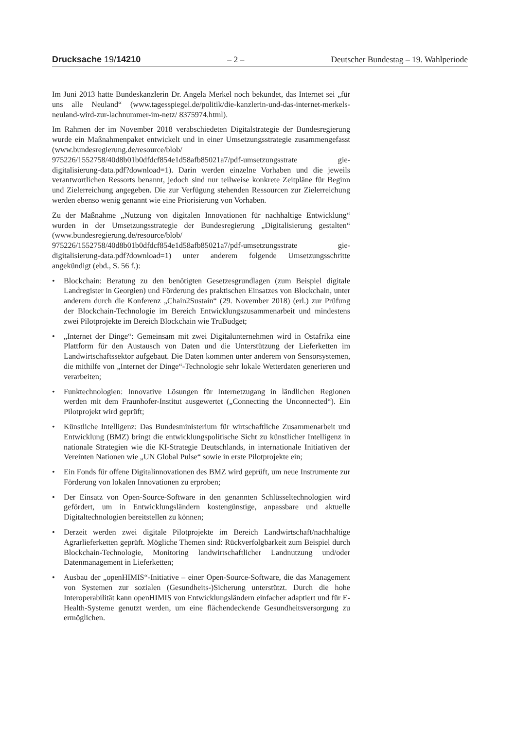Drucksache 19/14210 – 2 – Deutscher Bundestag – 19. Wahlperiode
Im Juni 2013 hatte Bundeskanzlerin Dr. Angela Merkel noch bekundet, das Internet sei „für uns alle Neuland“ (www.tagesspiegel.de/politik/die-kanzlerin-und-das-internet-merkels-neuland-wird-zur-lachnummer-im-netz/ 8375974.html).
Im Rahmen der im November 2018 verabschiedeten Digitalstrategie der Bundesregierung wurde ein Maßnahmenpaket entwickelt und in einer Umsetzungsstrategie zusammengefasst (www.bundesregierung.de/resource/blob/ 975226/1552758/40d8b01b0dfdcf854e1d58afb85021a7/pdf-umsetzungsstrate gie-digitalisierung-data.pdf?download=1). Darin werden einzelne Vorhaben und die jeweils verantwortlichen Ressorts benannt, jedoch sind nur teilweise konkrete Zeitpläne für Beginn und Zielerreichung angegeben. Die zur Verfügung stehenden Ressourcen zur Zielerreichung werden ebenso wenig genannt wie eine Priorisierung von Vorhaben.
Zu der Maßnahme „Nutzung von digitalen Innovationen für nachhaltige Entwicklung“ wurden in der Umsetzungsstrategie der Bundesregierung „Digitalisierung gestalten“ (www.bundesregierung.de/resource/blob/ 975226/1552758/40d8b01b0dfdcf854e1d58afb85021a7/pdf-umsetzungsstrate gie-digitalisierung-data.pdf?download=1) unter anderem folgende Umsetzungsschritte angekündigt (ebd., S. 56 f.):
• Blockchain: Beratung zu den benötigten Gesetzesgrundlagen (zum Beispiel digitale Landregister in Georgien) und Förderung des praktischen Einsatzes von Blockchain, unter anderem durch die Konferenz „Chain2Sustain“ (29. November 2018) (erl.) zur Prüfung der Blockchain-Technologie im Bereich Entwicklungszusammenarbeit und mindestens zwei Pilotprojekte im Bereich Blockchain wie TruBudget;
• „Internet der Dinge“: Gemeinsam mit zwei Digitalunternehmen wird in Ostafrika eine Plattform für den Austausch von Daten und die Unterstützung der Lieferketten im Landwirtschaftssektor aufgebaut. Die Daten kommen unter anderem von Sensorsystemen, die mithilfe von „Internet der Dinge“-Technologie sehr lokale Wetterdaten generieren und verarbeiten;
• Funktechnologien: Innovative Lösungen für Internetzugang in ländlichen Regionen werden mit dem Fraunhofer-Institut ausgewertet („Connecting the Unconnected“). Ein Pilotprojekt wird geprüft;
• Künstliche Intelligenz: Das Bundesministerium für wirtschaftliche Zusammenarbeit und Entwicklung (BMZ) bringt die entwicklungspolitische Sicht zu künstlicher Intelligenz in nationale Strategien wie die KI-Strategie Deutschlands, in internationale Initiativen der Vereinten Nationen wie „UN Global Pulse“ sowie in erste Pilotprojekte ein;
• Ein Fonds für offene Digitalinnovationen des BMZ wird geprüft, um neue Instrumente zur Förderung von lokalen Innovationen zu erproben;
• Der Einsatz von Open-Source-Software in den genannten Schlüsseltechnologien wird gefördert, um in Entwicklungsländern kostengünstige, anpassbare und aktuelle Digitaltechnologien bereitstellen zu können;
• Derzeit werden zwei digitale Pilotprojekte im Bereich Landwirtschaft/nachhaltige Agrarlieferketten geprüft. Mögliche Themen sind: Rückverfolgbarkeit zum Beispiel durch Blockchain-Technologie, Monitoring landwirtschaftlicher Landnutzung und/oder Datenmanagement in Lieferketten;
• Ausbau der „openHIMIS“-Initiative – einer Open-Source-Software, die das Management von Systemen zur sozialen (Gesundheits-)Sicherung unterstützt. Durch die hohe Interoperabilität kann openHIMIS von Entwicklungsländern einfacher adaptiert und für E-Health-Systeme genutzt werden, um eine flächendeckende Gesundheitsversorgung zu ermöglichen.